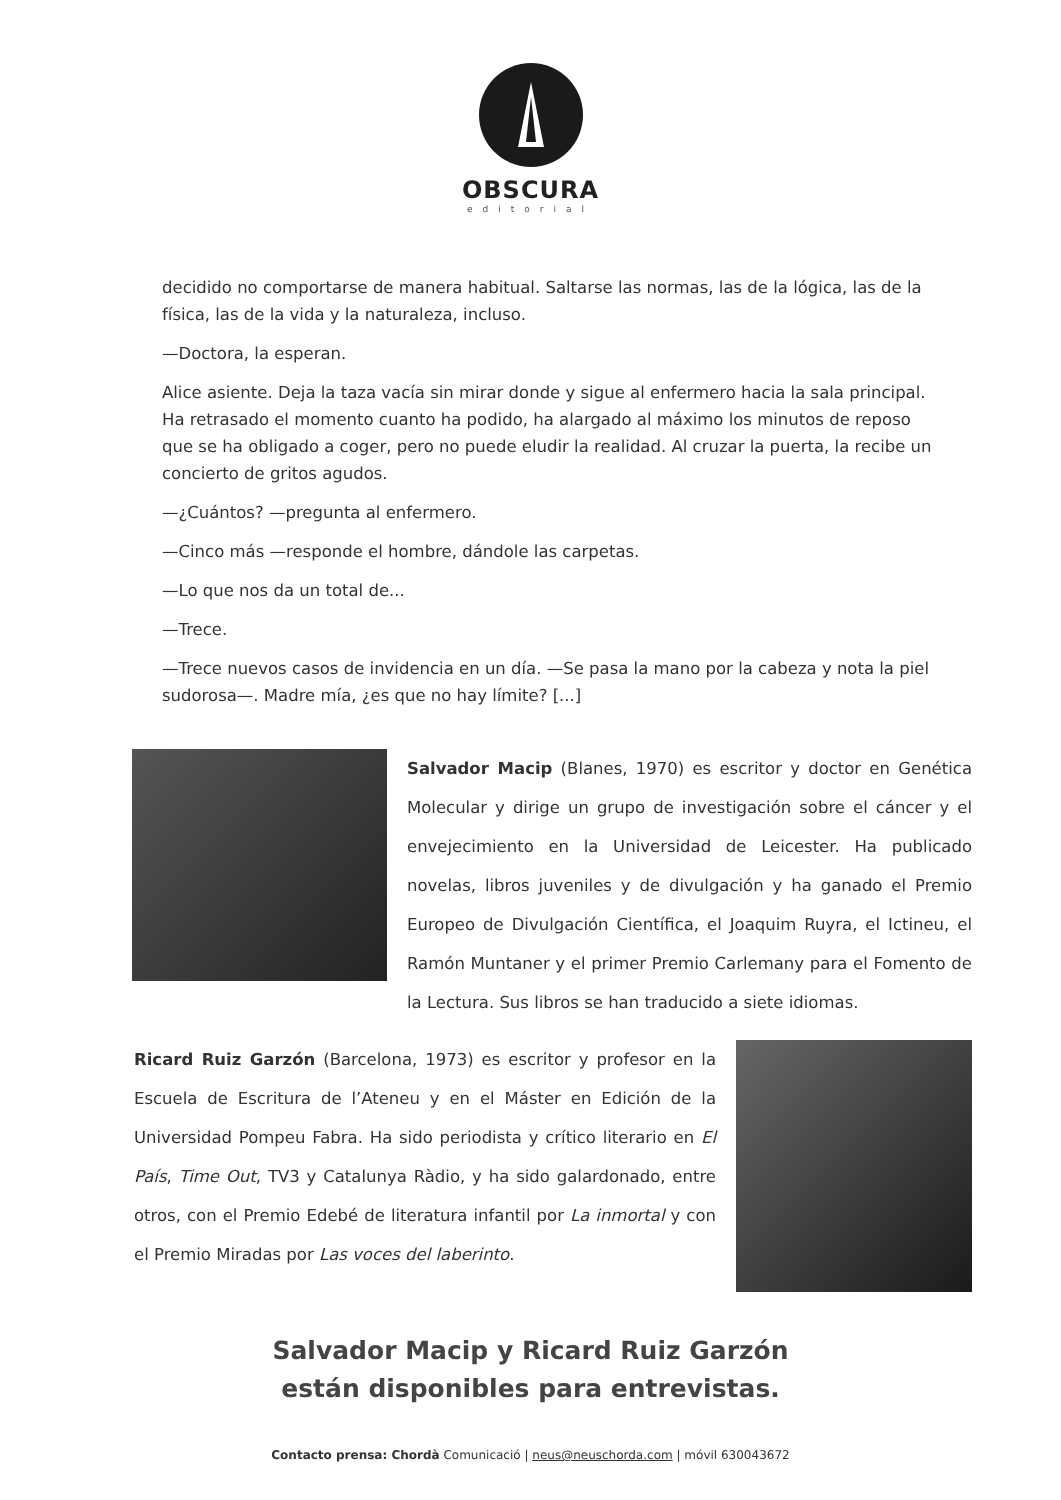OBSCURA
editorial
decidido no comportarse de manera habitual. Saltarse las normas, las de la lógica, las de la física, las de la vida y la naturaleza, incluso.
—Doctora, la esperan.
Alice asiente. Deja la taza vacía sin mirar donde y sigue al enfermero hacia la sala principal. Ha retrasado el momento cuanto ha podido, ha alargado al máximo los minutos de reposo que se ha obligado a coger, pero no puede eludir la realidad. Al cruzar la puerta, la recibe un concierto de gritos agudos.
—¿Cuántos? —pregunta al enfermero.
—Cinco más —responde el hombre, dándole las carpetas.
—Lo que nos da un total de...
—Trece.
—Trece nuevos casos de invidencia en un día. —Se pasa la mano por la cabeza y nota la piel sudorosa—. Madre mía, ¿es que no hay límite? [...]
Salvador Macip (Blanes, 1970) es escritor y doctor en Genética Molecular y dirige un grupo de investigación sobre el cáncer y el envejecimiento en la Universidad de Leicester. Ha publicado novelas, libros juveniles y de divulgación y ha ganado el Premio Europeo de Divulgación Científica, el Joaquim Ruyra, el Ictineu, el Ramón Muntaner y el primer Premio Carlemany para el Fomento de la Lectura. Sus libros se han traducido a siete idiomas.
Ricard Ruiz Garzón (Barcelona, 1973) es escritor y profesor en la Escuela de Escritura de l’Ateneu y en el Máster en Edición de la Universidad Pompeu Fabra. Ha sido periodista y crítico literario en El País, Time Out, TV3 y Catalunya Ràdio, y ha sido galardonado, entre otros, con el Premio Edebé de literatura infantil por La inmortal y con el Premio Miradas por Las voces del laberinto.
Salvador Macip y Ricard Ruiz Garzón
están disponibles para entrevistas.
Contacto prensa: Chordà Comunicació | neus@neuschorda.com | móvil 630043672